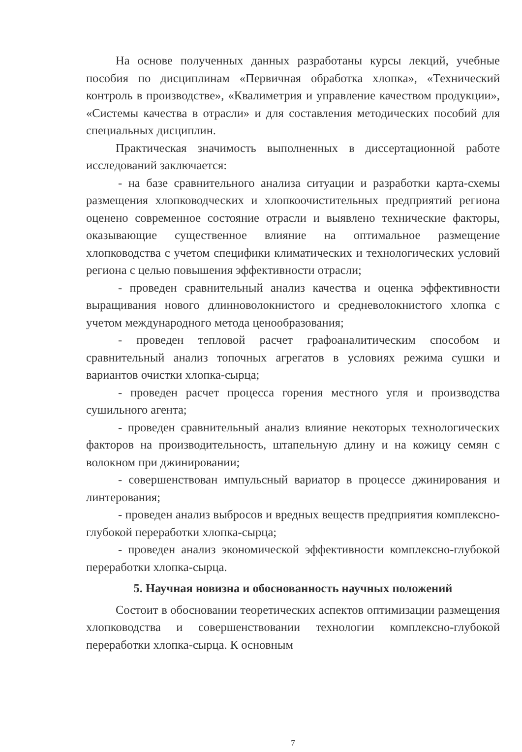На основе полученных данных разработаны курсы лекций, учебные пособия по дисциплинам «Первичная обработка хлопка», «Технический контроль в производстве», «Квалиметрия и управление качеством продукции», «Системы качества в отрасли» и для составления методических пособий для специальных дисциплин.
Практическая значимость выполненных в диссертационной работе исследований заключается:
- на базе сравнительного анализа ситуации и разработки карта-схемы размещения хлопководческих и хлопкоочистительных предприятий региона оценено современное состояние отрасли и выявлено технические факторы, оказывающие существенное влияние на оптимальное размещение хлопководства с учетом специфики климатических и технологических условий региона с целью повышения эффективности отрасли;
- проведен сравнительный анализ качества и оценка эффективности выращивания нового длинноволокнистого и средневолокнистого хлопка с учетом международного метода ценообразования;
- проведен тепловой расчет графоаналитическим способом и сравнительный анализ топочных агрегатов в условиях режима сушки и вариантов очистки хлопка-сырца;
- проведен расчет процесса горения местного угля и производства сушильного агента;
- проведен сравнительный анализ влияние некоторых технологических факторов на производительность, штапельную длину и на кожицу семян с волокном при джинировании;
- совершенствован импульсный вариатор в процессе джинирования и линтерования;
- проведен анализ выбросов и вредных веществ предприятия комплексно-глубокой переработки хлопка-сырца;
- проведен анализ экономической эффективности комплексно-глубокой переработки хлопка-сырца.
5. Научная новизна и обоснованность научных положений
Состоит в обосновании теоретических аспектов оптимизации размещения хлопководства и совершенствовании технологии комплексно-глубокой переработки хлопка-сырца. К основным
7